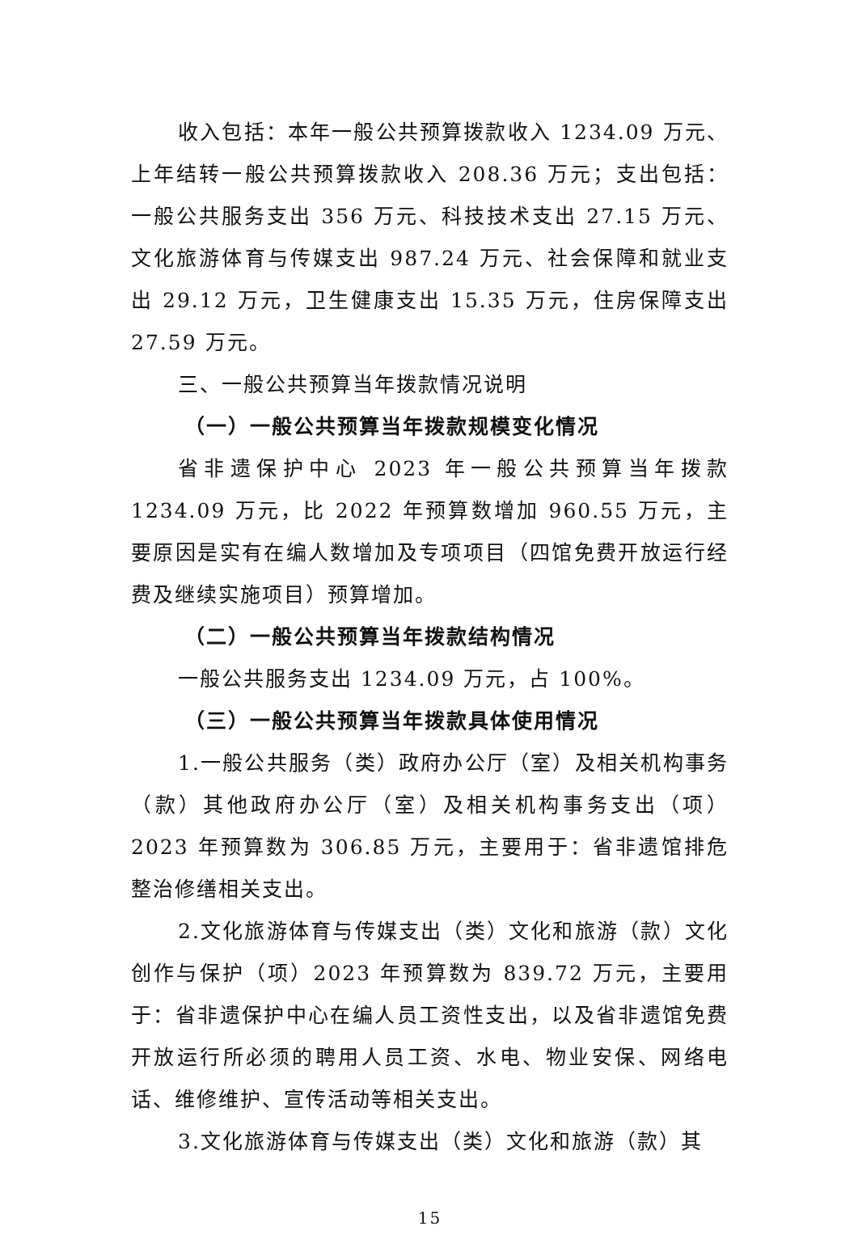收入包括：本年一般公共预算拨款收入 1234.09 万元、上年结转一般公共预算拨款收入 208.36 万元；支出包括：一般公共服务支出 356 万元、科技技术支出 27.15 万元、文化旅游体育与传媒支出 987.24 万元、社会保障和就业支出 29.12 万元，卫生健康支出 15.35 万元，住房保障支出 27.59 万元。
三、一般公共预算当年拨款情况说明
（一）一般公共预算当年拨款规模变化情况
省非遗保护中心 2023 年一般公共预算当年拨款 1234.09 万元，比 2022 年预算数增加 960.55 万元，主要原因是实有在编人数增加及专项项目（四馆免费开放运行经费及继续实施项目）预算增加。
（二）一般公共预算当年拨款结构情况
一般公共服务支出 1234.09 万元，占 100%。
（三）一般公共预算当年拨款具体使用情况
1.一般公共服务（类）政府办公厅（室）及相关机构事务（款）其他政府办公厅（室）及相关机构事务支出（项）2023 年预算数为 306.85 万元，主要用于：省非遗馆排危整治修缮相关支出。
2.文化旅游体育与传媒支出（类）文化和旅游（款）文化创作与保护（项）2023 年预算数为 839.72 万元，主要用于：省非遗保护中心在编人员工资性支出，以及省非遗馆免费开放运行所必须的聘用人员工资、水电、物业安保、网络电话、维修维护、宣传活动等相关支出。
3.文化旅游体育与传媒支出（类）文化和旅游（款）其
15